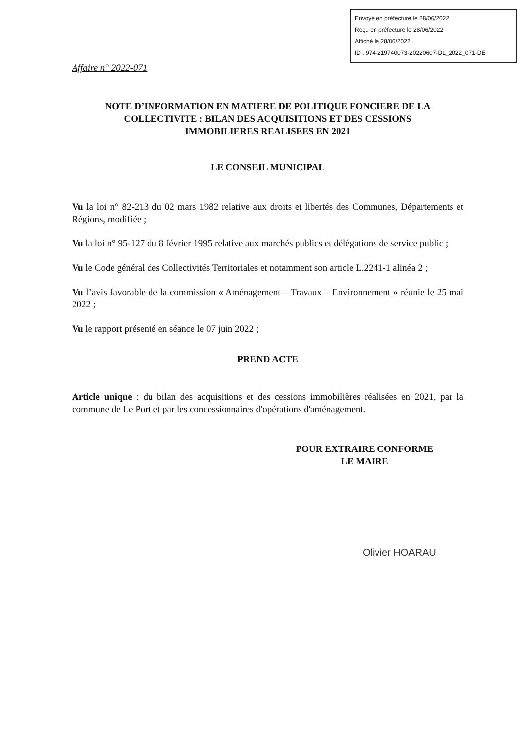Envoyé en préfecture le 28/06/2022
Reçu en préfecture le 28/06/2022
Affiché le 28/06/2022
ID : 974-219740073-20220607-DL_2022_071-DE
Affaire n° 2022-071
NOTE D’INFORMATION EN MATIERE DE POLITIQUE FONCIERE DE LA COLLECTIVITE : BILAN DES ACQUISITIONS ET DES CESSIONS IMMOBILIERES REALISEES EN 2021
LE CONSEIL MUNICIPAL
Vu la loi n° 82-213 du 02 mars 1982 relative aux droits et libertés des Communes, Départements et Régions, modifiée ;
Vu la loi n° 95-127 du 8 février 1995 relative aux marchés publics et délégations de service public ;
Vu le Code général des Collectivités Territoriales et notamment son article L.2241-1 alinéa 2 ;
Vu l’avis favorable de la commission « Aménagement – Travaux – Environnement » réunie le 25 mai 2022 ;
Vu le rapport présenté en séance le 07 juin 2022 ;
PREND ACTE
Article unique : du bilan des acquisitions et des cessions immobilières réalisées en 2021, par la commune de Le Port et par les concessionnaires d'opérations d'aménagement.
POUR EXTRAIRE CONFORME
LE MAIRE
Olivier HOARAU